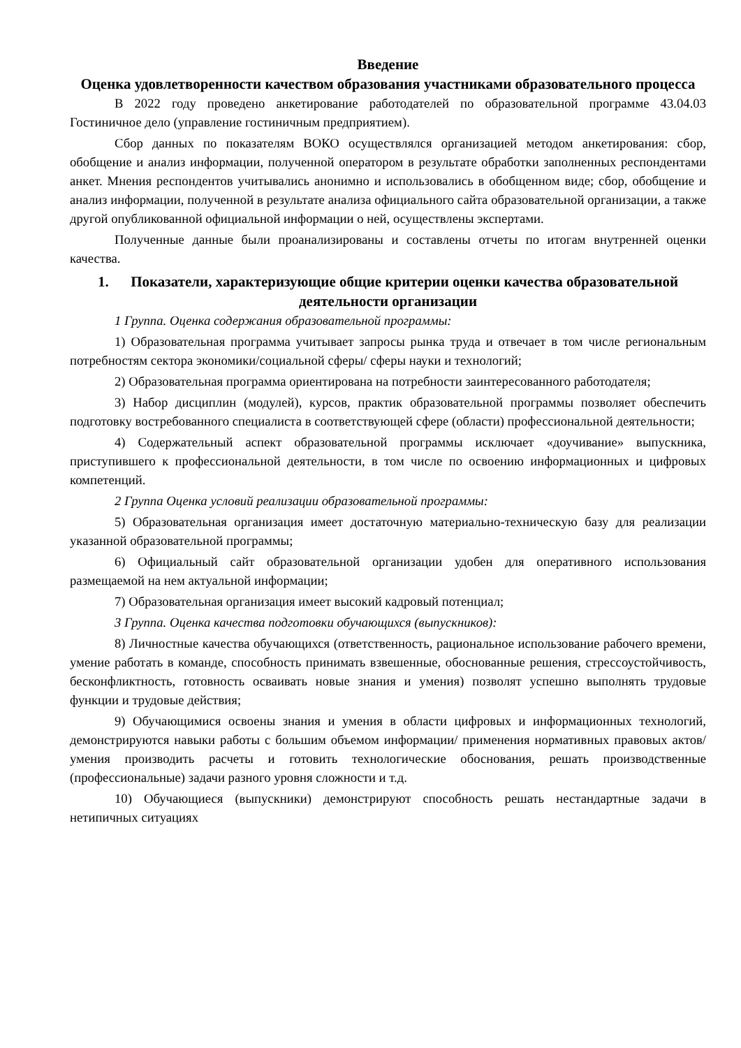Введение
Оценка удовлетворенности качеством образования участниками образовательного процесса
В 2022 году проведено анкетирование работодателей по образовательной программе 43.04.03 Гостиничное дело (управление гостиничным предприятием).
Сбор данных по показателям ВОКО осуществлялся организацией методом анкетирования: сбор, обобщение и анализ информации, полученной оператором в результате обработки заполненных респондентами анкет. Мнения респондентов учитывались анонимно и использовались в обобщенном виде; сбор, обобщение и анализ информации, полученной в результате анализа официального сайта образовательной организации, а также другой опубликованной официальной информации о ней, осуществлены экспертами.
Полученные данные были проанализированы и составлены отчеты по итогам внутренней оценки качества.
1. Показатели, характеризующие общие критерии оценки качества образовательной деятельности организации
1 Группа. Оценка содержания образовательной программы:
1) Образовательная программа учитывает запросы рынка труда и отвечает в том числе региональным потребностям сектора экономики/социальной сферы/ сферы науки и технологий;
2) Образовательная программа ориентирована на потребности заинтересованного работодателя;
3) Набор дисциплин (модулей), курсов, практик образовательной программы позволяет обеспечить подготовку востребованного специалиста в соответствующей сфере (области) профессиональной деятельности;
4) Содержательный аспект образовательной программы исключает «доучивание» выпускника, приступившего к профессиональной деятельности, в том числе по освоению информационных и цифровых компетенций.
2 Группа Оценка условий реализации образовательной программы:
5) Образовательная организация имеет достаточную материально-техническую базу для реализации указанной образовательной программы;
6) Официальный сайт образовательной организации удобен для оперативного использования размещаемой на нем актуальной информации;
7) Образовательная организация имеет высокий кадровый потенциал;
3 Группа. Оценка качества подготовки обучающихся (выпускников):
8) Личностные качества обучающихся (ответственность, рациональное использование рабочего времени, умение работать в команде, способность принимать взвешенные, обоснованные решения, стрессоустойчивость, бесконфликтность, готовность осваивать новые знания и умения) позволят успешно выполнять трудовые функции и трудовые действия;
9) Обучающимися освоены знания и умения в области цифровых и информационных технологий, демонстрируются навыки работы с большим объемом информации/ применения нормативных правовых актов/ умения производить расчеты и готовить технологические обоснования, решать производственные (профессиональные) задачи разного уровня сложности и т.д.
10) Обучающиеся (выпускники) демонстрируют способность решать нестандартные задачи в нетипичных ситуациях